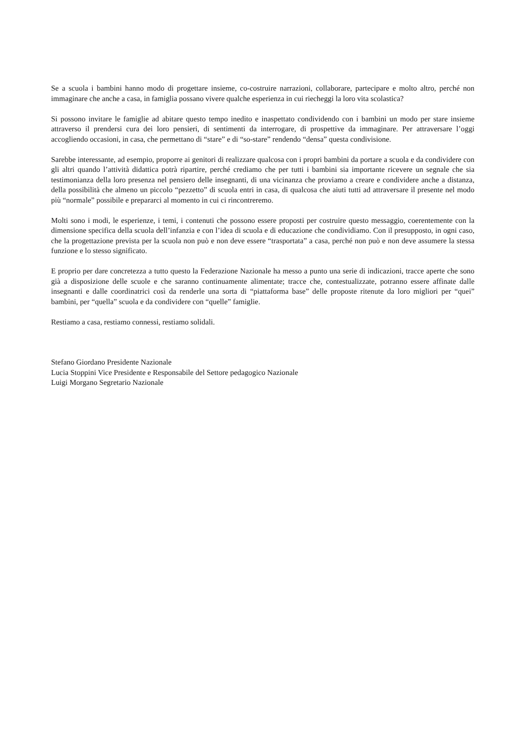Se a scuola i bambini hanno modo di progettare insieme, co-costruire narrazioni, collaborare, partecipare e molto altro, perché non immaginare che anche a casa, in famiglia possano vivere qualche esperienza in cui riecheggi la loro vita scolastica?
Si possono invitare le famiglie ad abitare questo tempo inedito e inaspettato condividendo con i bambini un modo per stare insieme attraverso il prendersi cura dei loro pensieri, di sentimenti da interrogare, di prospettive da immaginare. Per attraversare l’oggi accogliendo occasioni, in casa, che permettano di “stare” e di “so-stare” rendendo “densa” questa condivisione.
Sarebbe interessante, ad esempio, proporre ai genitori di realizzare qualcosa con i propri bambini da portare a scuola e da condividere con gli altri quando l’attività didattica potrà ripartire, perché crediamo che per tutti i bambini sia importante ricevere un segnale che sia testimonianza della loro presenza nel pensiero delle insegnanti, di una vicinanza che proviamo a creare e condividere anche a distanza, della possibilità che almeno un piccolo “pezzetto” di scuola entri in casa, di qualcosa che aiuti tutti ad attraversare il presente nel modo più “normale” possibile e prepararci al momento in cui ci rincontreremo.
Molti sono i modi, le esperienze, i temi, i contenuti che possono essere proposti per costruire questo messaggio, coerentemente con la dimensione specifica della scuola dell’infanzia e con l’idea di scuola e di educazione che condividiamo. Con il presupposto, in ogni caso, che la progettazione prevista per la scuola non può e non deve essere “trasportata” a casa, perché non può e non deve assumere la stessa funzione e lo stesso significato.
E proprio per dare concretezza a tutto questo la Federazione Nazionale ha messo a punto una serie di indicazioni, tracce aperte che sono già a disposizione delle scuole e che saranno continuamente alimentate; tracce che, contestualizzate, potranno essere affinate dalle insegnanti e dalle coordinatrici così da renderle una sorta di “piattaforma base” delle proposte ritenute da loro migliori per “quei” bambini, per “quella” scuola e da condividere con “quelle” famiglie.
Restiamo a casa, restiamo connessi, restiamo solidali.
Stefano Giordano Presidente Nazionale
Lucia Stoppini Vice Presidente e Responsabile del Settore pedagogico Nazionale
Luigi Morgano Segretario Nazionale